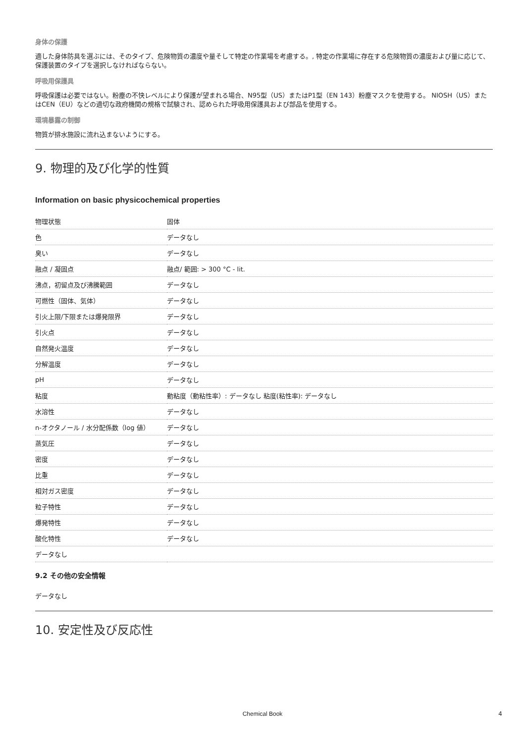身体の保護
適した身体防具を選ぶには、そのタイプ、危険物質の濃度や量そして特定の作業場を考慮する。, 特定の作業場に存在する危険物質の濃度および量に応じて、保護装置のタイプを選択しなければならない。
呼吸用保護具
呼吸保護は必要ではない。粉塵の不快レベルにより保護が望まれる場合、N95型（US）またはP1型（EN 143）粉塵マスクを使用する。 NIOSH（US）またはCEN（EU）などの適切な政府機関の規格で試験され、認められた呼吸用保護具および部品を使用する。
環境暴露の制御
物質が排水施設に流れ込まないようにする。
9. 物理的及び化学的性質
Information on basic physicochemical properties
| 物理状態 | 固体 |
| 色 | データなし |
| 臭い | データなし |
| 融点 / 凝固点 | 融点/ 範囲: > 300 °C - lit. |
| 沸点，初留点及び沸騰範囲 | データなし |
| 可燃性（固体、気体） | データなし |
| 引火上限/下限または爆発限界 | データなし |
| 引火点 | データなし |
| 自然発火温度 | データなし |
| 分解温度 | データなし |
| pH | データなし |
| 粘度 | 動粘度（動粘性率）: データなし 粘度(粘性率): データなし |
| 水溶性 | データなし |
| n-オクタノール / 水分配係数（log 値） | データなし |
| 蒸気圧 | データなし |
| 密度 | データなし |
| 比重 | データなし |
| 相対ガス密度 | データなし |
| 粒子特性 | データなし |
| 爆発特性 | データなし |
| 酸化特性 | データなし |
| データなし | |
9.2 その他の安全情報
データなし
10. 安定性及び反応性
Chemical Book 4